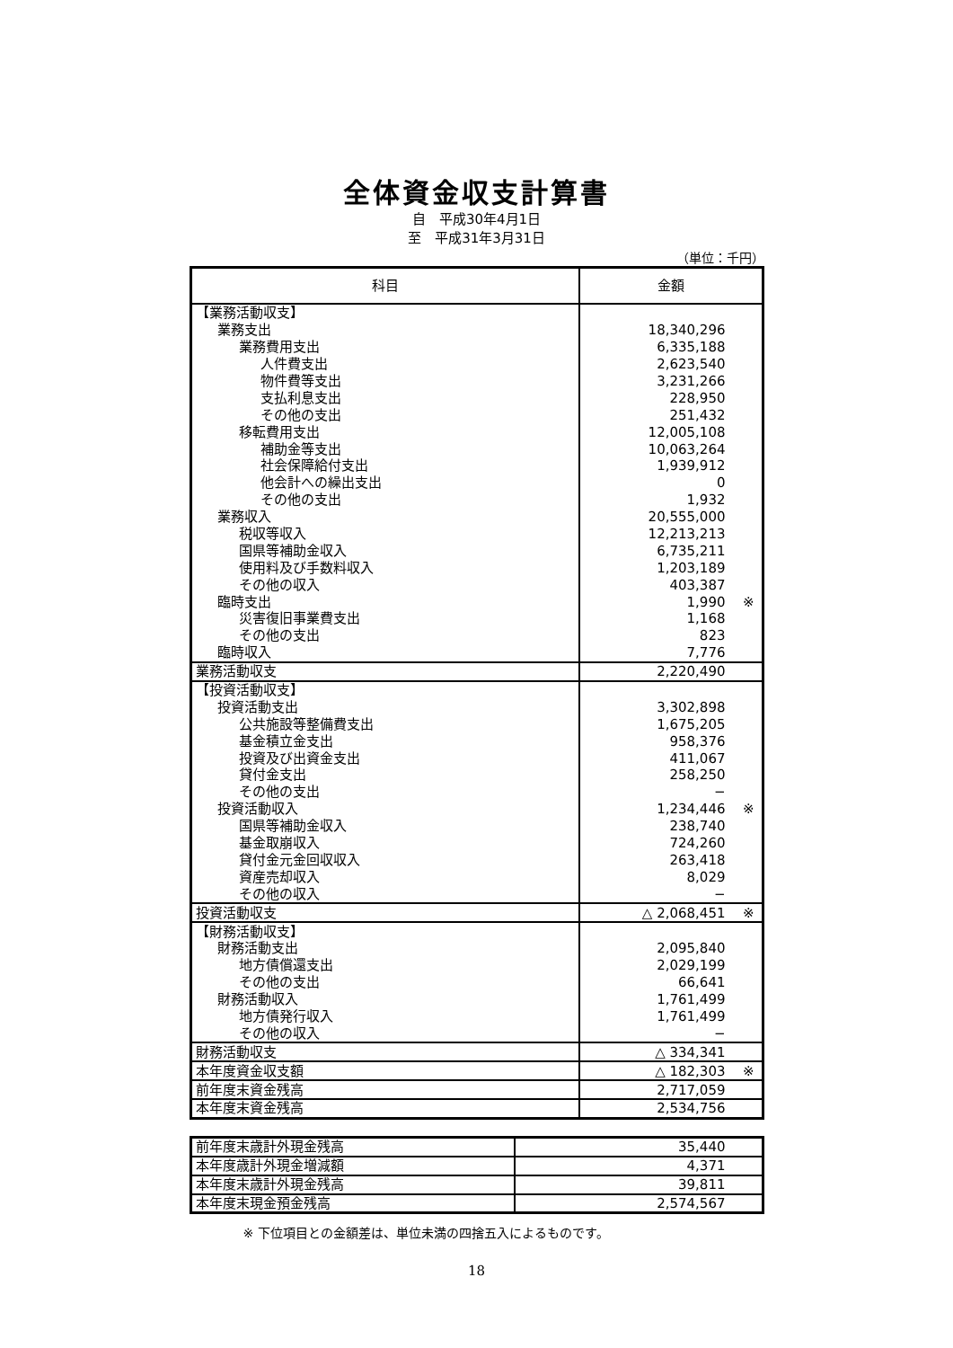全体資金収支計算書
自　平成30年4月1日
至　平成31年3月31日
（単位：千円）
| 科目 | 金額 |
| --- | --- |
| 【業務活動収支】 | |
| 業務支出 | 18,340,296 |
| 業務費用支出 | 6,335,188 |
| 人件費支出 | 2,623,540 |
| 物件費等支出 | 3,231,266 |
| 支払利息支出 | 228,950 |
| その他の支出 | 251,432 |
| 移転費用支出 | 12,005,108 |
| 補助金等支出 | 10,063,264 |
| 社会保障給付支出 | 1,939,912 |
| 他会計への繰出支出 | 0 |
| その他の支出 | 1,932 |
| 業務収入 | 20,555,000 |
| 税収等収入 | 12,213,213 |
| 国県等補助金収入 | 6,735,211 |
| 使用料及び手数料収入 | 1,203,189 |
| その他の収入 | 403,387 |
| 臨時支出 | 1,990 ※ |
| 災害復旧事業費支出 | 1,168 |
| その他の支出 | 823 |
| 臨時収入 | 7,776 |
| 業務活動収支 | 2,220,490 |
| 【投資活動収支】 | |
| 投資活動支出 | 3,302,898 |
| 公共施設等整備費支出 | 1,675,205 |
| 基金積立金支出 | 958,376 |
| 投資及び出資金支出 | 411,067 |
| 貸付金支出 | 258,250 |
| その他の支出 | − |
| 投資活動収入 | 1,234,446 ※ |
| 国県等補助金収入 | 238,740 |
| 基金取崩収入 | 724,260 |
| 貸付金元金回収収入 | 263,418 |
| 資産売却収入 | 8,029 |
| その他の収入 | − |
| 投資活動収支 | △ 2,068,451 ※ |
| 【財務活動収支】 | |
| 財務活動支出 | 2,095,840 |
| 地方債償還支出 | 2,029,199 |
| その他の支出 | 66,641 |
| 財務活動収入 | 1,761,499 |
| 地方債発行収入 | 1,761,499 |
| その他の収入 | − |
| 財務活動収支 | △ 334,341 |
| 本年度資金収支額 | △ 182,303 ※ |
| 前年度末資金残高 | 2,717,059 |
| 本年度末資金残高 | 2,534,756 |
| 前年度末歳計外現金残高 | 35,440 |
| 本年度歳計外現金増減額 | 4,371 |
| 本年度末歳計外現金残高 | 39,811 |
| 本年度末現金預金残高 | 2,574,567 |
※ 下位項目との金額差は、単位未満の四捨五入によるものです。
18